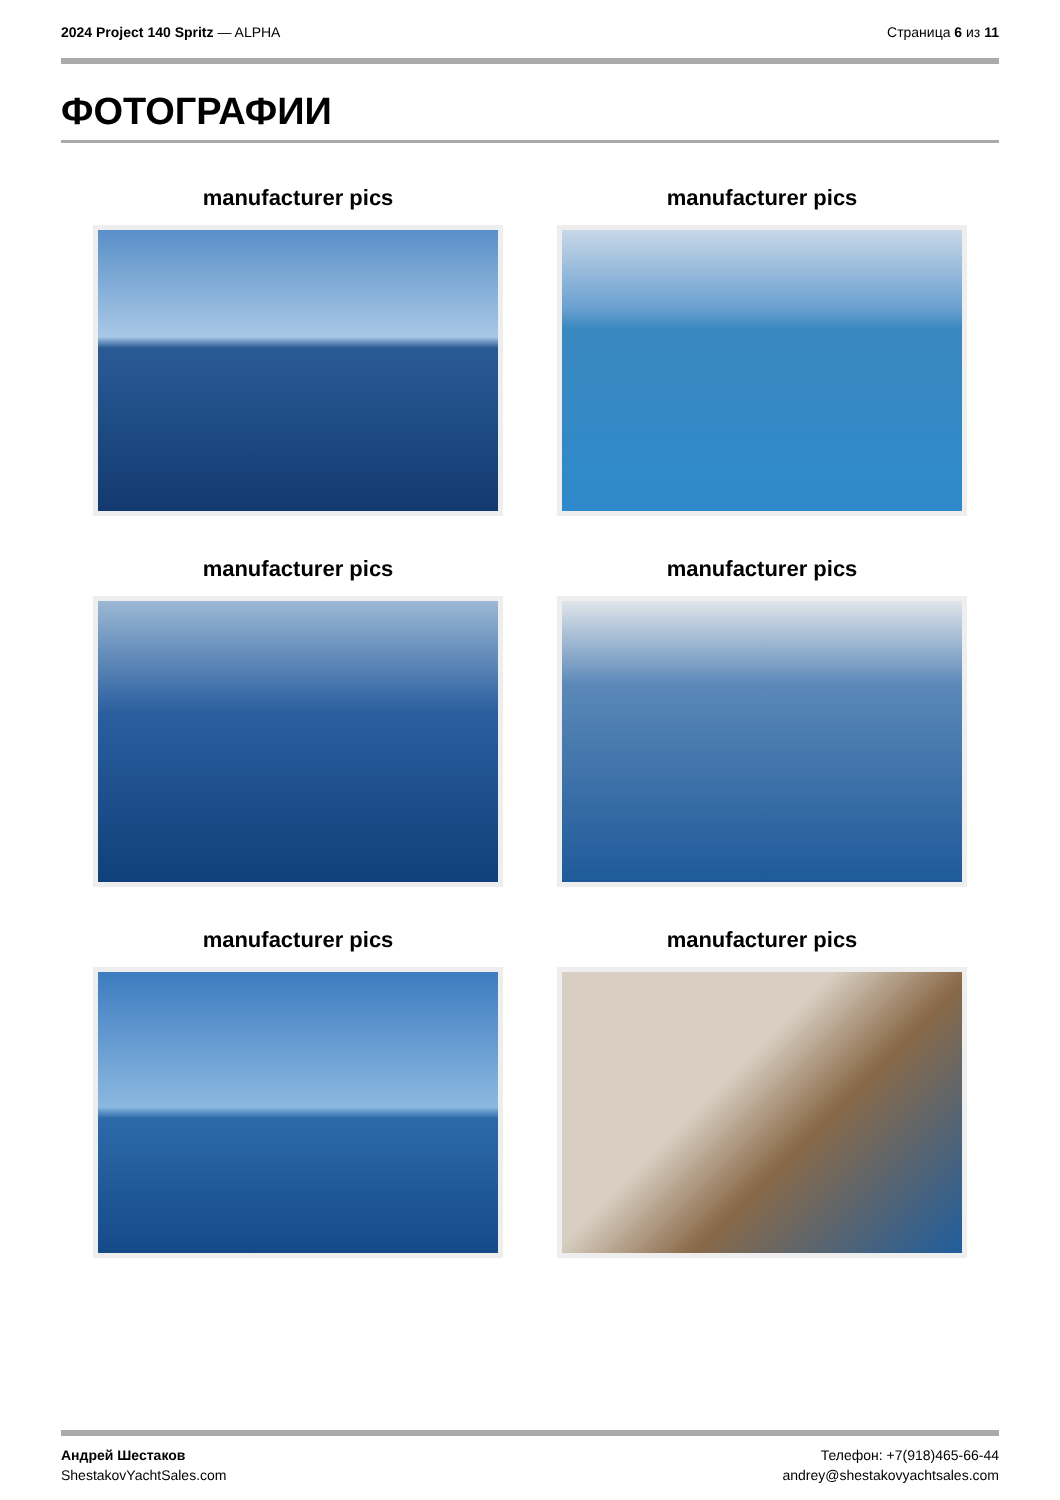2024 Project 140 Spritz — ALPHA
Страница 6 из 11
ФОТОГРАФИИ
manufacturer pics
manufacturer pics
manufacturer pics
manufacturer pics
manufacturer pics
manufacturer pics
Андрей Шестаков
ShestakovYachtSales.com
Телефон: +7(918)465-66-44
andrey@shestakovyachtsales.com